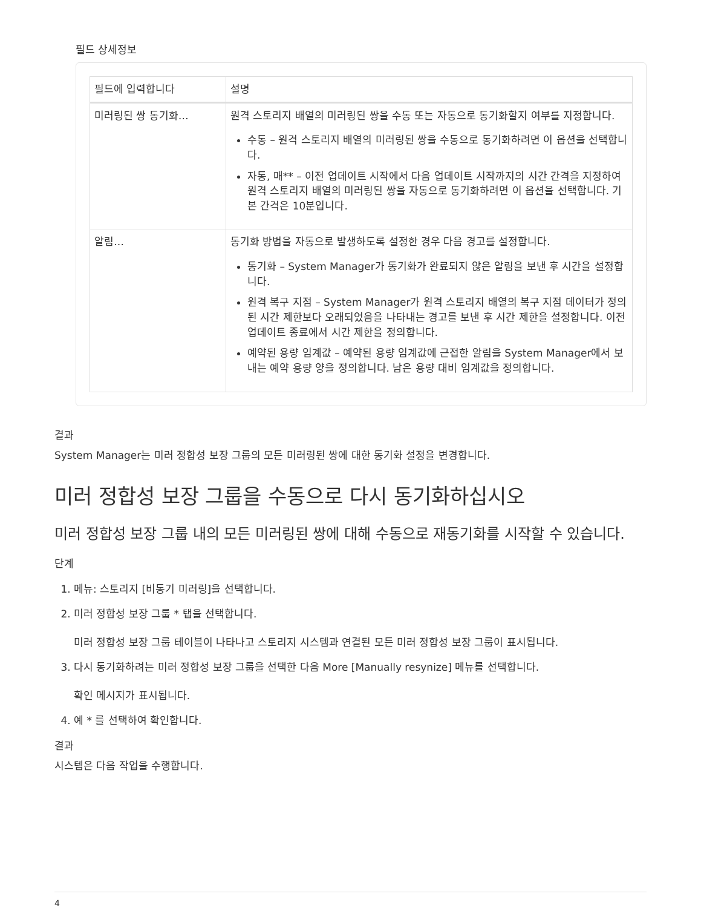필드 상세정보
| 필드에 입력합니다 | 설명 |
| --- | --- |
| 미러링된 쌍 동기화… | 원격 스토리지 배열의 미러링된 쌍을 수동 또는 자동으로 동기화할지 여부를 지정합니다. 수동 – 원격 스토리지 배열의 미러링된 쌍을 수동으로 동기화하려면 이 옵션을 선택합니다. 자동, 매** – 이전 업데이트 시작에서 다음 업데이트 시작까지의 시간 간격을 지정하여 원격 스토리지 배열의 미러링된 쌍을 자동으로 동기화하려면 이 옵션을 선택합니다. 기본 간격은 10분입니다. |
| 알림… | 동기화 방법을 자동으로 발생하도록 설정한 경우 다음 경고를 설정합니다. 동기화 – System Manager가 동기화가 완료되지 않은 알림을 보낸 후 시간을 설정합니다. 원격 복구 지점 – System Manager가 원격 스토리지 배열의 복구 지점 데이터가 정의된 시간 제한보다 오래되었음을 나타내는 경고를 보낸 후 시간 제한을 설정합니다. 이전 업데이트 종료에서 시간 제한을 정의합니다. 예약된 용량 임계값 – 예약된 용량 임계값에 근접한 알림을 System Manager에서 보내는 예약 용량 양을 정의합니다. 남은 용량 대비 임계값을 정의합니다. |
결과
System Manager는 미러 정합성 보장 그룹의 모든 미러링된 쌍에 대한 동기화 설정을 변경합니다.
미러 정합성 보장 그룹을 수동으로 다시 동기화하십시오
미러 정합성 보장 그룹 내의 모든 미러링된 쌍에 대해 수동으로 재동기화를 시작할 수 있습니다.
단계
1. 메뉴: 스토리지 [비동기 미러링]을 선택합니다.
2. 미러 정합성 보장 그룹 * 탭을 선택합니다.
미러 정합성 보장 그룹 테이블이 나타나고 스토리지 시스템과 연결된 모든 미러 정합성 보장 그룹이 표시됩니다.
3. 다시 동기화하려는 미러 정합성 보장 그룹을 선택한 다음 More [Manually resynize] 메뉴를 선택합니다.
확인 메시지가 표시됩니다.
4. 예 * 를 선택하여 확인합니다.
결과
시스템은 다음 작업을 수행합니다.
4